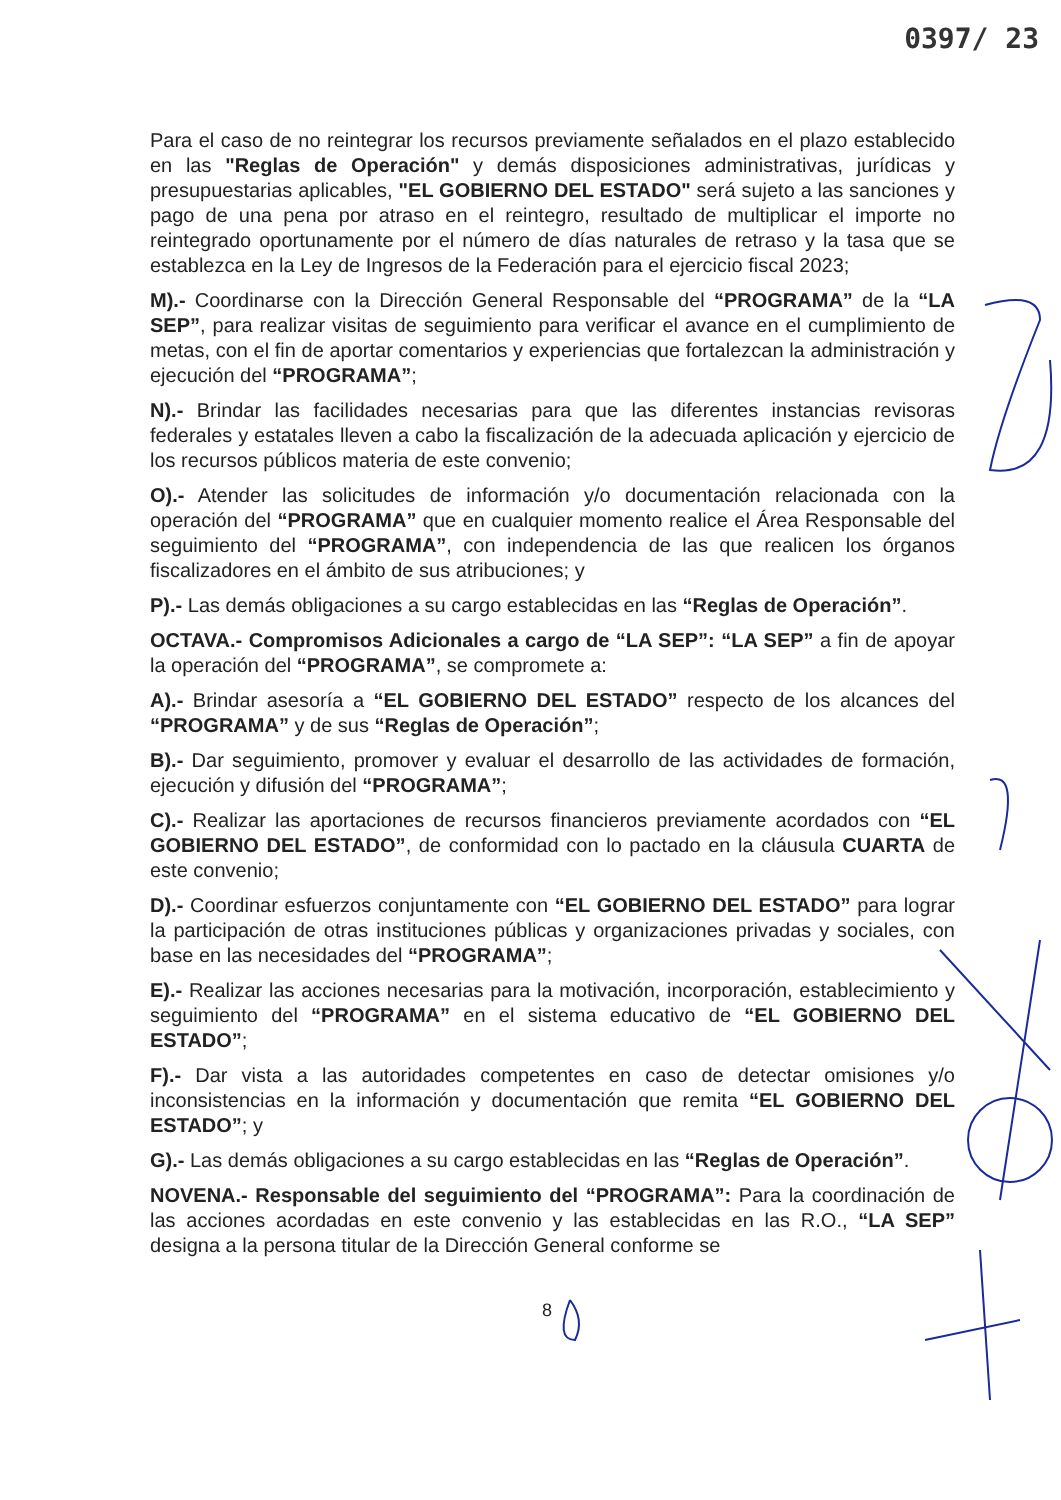0397/ 23
Para el caso de no reintegrar los recursos previamente señalados en el plazo establecido en las "Reglas de Operación" y demás disposiciones administrativas, jurídicas y presupuestarias aplicables, "EL GOBIERNO DEL ESTADO" será sujeto a las sanciones y pago de una pena por atraso en el reintegro, resultado de multiplicar el importe no reintegrado oportunamente por el número de días naturales de retraso y la tasa que se establezca en la Ley de Ingresos de la Federación para el ejercicio fiscal 2023;
M).- Coordinarse con la Dirección General Responsable del “PROGRAMA” de la “LA SEP”, para realizar visitas de seguimiento para verificar el avance en el cumplimiento de metas, con el fin de aportar comentarios y experiencias que fortalezcan la administración y ejecución del “PROGRAMA”;
N).- Brindar las facilidades necesarias para que las diferentes instancias revisoras federales y estatales lleven a cabo la fiscalización de la adecuada aplicación y ejercicio de los recursos públicos materia de este convenio;
O).- Atender las solicitudes de información y/o documentación relacionada con la operación del “PROGRAMA” que en cualquier momento realice el Área Responsable del seguimiento del “PROGRAMA”, con independencia de las que realicen los órganos fiscalizadores en el ámbito de sus atribuciones; y
P).- Las demás obligaciones a su cargo establecidas en las “Reglas de Operación”.
OCTAVA.- Compromisos Adicionales a cargo de “LA SEP”: “LA SEP” a fin de apoyar la operación del “PROGRAMA”, se compromete a:
A).- Brindar asesoría a “EL GOBIERNO DEL ESTADO” respecto de los alcances del “PROGRAMA” y de sus “Reglas de Operación”;
B).- Dar seguimiento, promover y evaluar el desarrollo de las actividades de formación, ejecución y difusión del “PROGRAMA”;
C).- Realizar las aportaciones de recursos financieros previamente acordados con “EL GOBIERNO DEL ESTADO”, de conformidad con lo pactado en la cláusula CUARTA de este convenio;
D).- Coordinar esfuerzos conjuntamente con “EL GOBIERNO DEL ESTADO” para lograr la participación de otras instituciones públicas y organizaciones privadas y sociales, con base en las necesidades del “PROGRAMA”;
E).- Realizar las acciones necesarias para la motivación, incorporación, establecimiento y seguimiento del “PROGRAMA” en el sistema educativo de “EL GOBIERNO DEL ESTADO”;
F).- Dar vista a las autoridades competentes en caso de detectar omisiones y/o inconsistencias en la información y documentación que remita “EL GOBIERNO DEL ESTADO”; y
G).- Las demás obligaciones a su cargo establecidas en las “Reglas de Operación”.
NOVENA.- Responsable del seguimiento del “PROGRAMA”: Para la coordinación de las acciones acordadas en este convenio y las establecidas en las R.O., “LA SEP” designa a la persona titular de la Dirección General conforme se
8